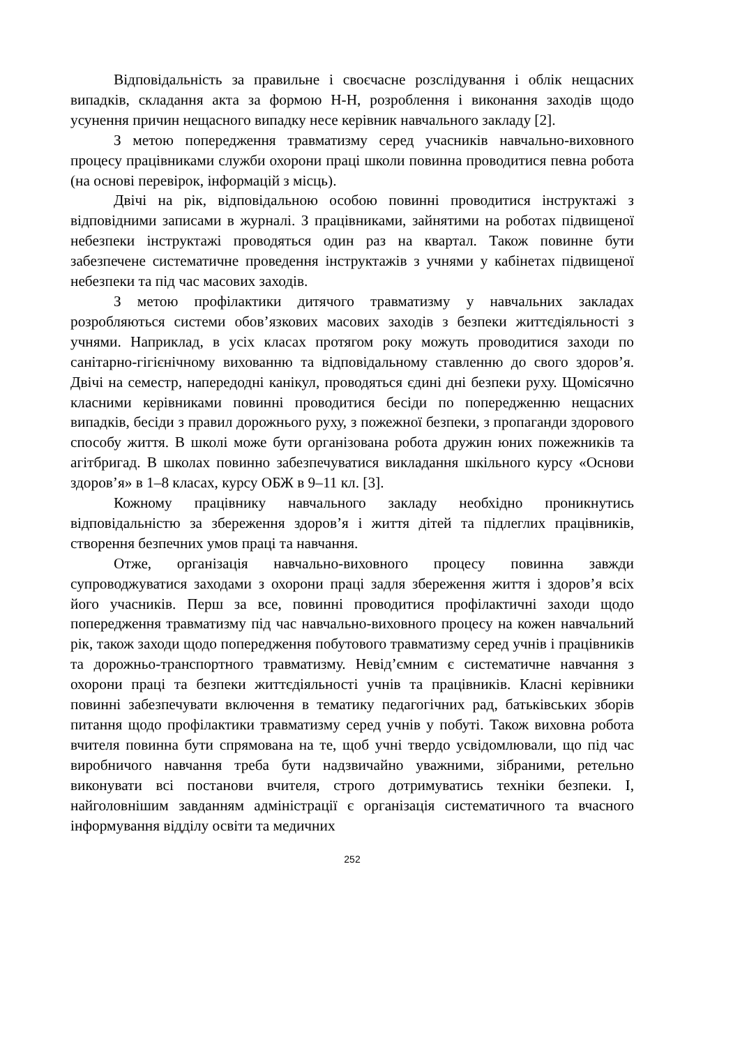Відповідальність за правильне і своєчасне розслідування і облік нещасних випадків, складання акта за формою Н-Н, розроблення і виконання заходів щодо усунення причин нещасного випадку несе керівник навчального закладу [2].
З метою попередження травматизму серед учасників навчально-виховного процесу працівниками служби охорони праці школи повинна проводитися певна робота (на основі перевірок, інформацій з місць).
Двічі на рік, відповідальною особою повинні проводитися інструктажі з відповідними записами в журналі. З працівниками, зайнятими на роботах підвищеної небезпеки інструктажі проводяться один раз на квартал. Також повинне бути забезпечене систематичне проведення інструктажів з учнями у кабінетах підвищеної небезпеки та під час масових заходів.
З метою профілактики дитячого травматизму у навчальних закладах розробляються системи обов’язкових масових заходів з безпеки життєдіяльності з учнями. Наприклад, в усіх класах протягом року можуть проводитися заходи по санітарно-гігієнічному вихованню та відповідальному ставленню до свого здоров’я. Двічі на семестр, напередодні канікул, проводяться єдині дні безпеки руху. Щомісячно класними керівниками повинні проводитися бесіди по попередженню нещасних випадків, бесіди з правил дорожнього руху, з пожежної безпеки, з пропаганди здорового способу життя. В школі може бути організована робота дружин юних пожежників та агітбригад. В школах повинно забезпечуватися викладання шкільного курсу «Основи здоров’я» в 1–8 класах, курсу ОБЖ в 9–11 кл. [3].
Кожному працівнику навчального закладу необхідно проникнутись відповідальністю за збереження здоров’я і життя дітей та підлеглих працівників, створення безпечних умов праці та навчання.
Отже, організація навчально-виховного процесу повинна завжди супроводжуватися заходами з охорони праці задля збереження життя і здоров’я всіх його учасників. Перш за все, повинні проводитися профілактичні заходи щодо попередження травматизму під час навчально-виховного процесу на кожен навчальний рік, також заходи щодо попередження побутового травматизму серед учнів і працівників та дорожньо-транспортного травматизму. Невід’ємним є систематичне навчання з охорони праці та безпеки життєдіяльності учнів та працівників. Класні керівники повинні забезпечувати включення в тематику педагогічних рад, батьківських зборів питання щодо профілактики травматизму серед учнів у побуті. Також виховна робота вчителя повинна бути спрямована на те, щоб учні твердо усвідомлювали, що під час виробничого навчання треба бути надзвичайно уважними, зібраними, ретельно виконувати всі постанови вчителя, строго дотримуватись техніки безпеки. І, найголовнішим завданням адміністрації є організація систематичного та вчасного інформування відділу освіти та медичних
252